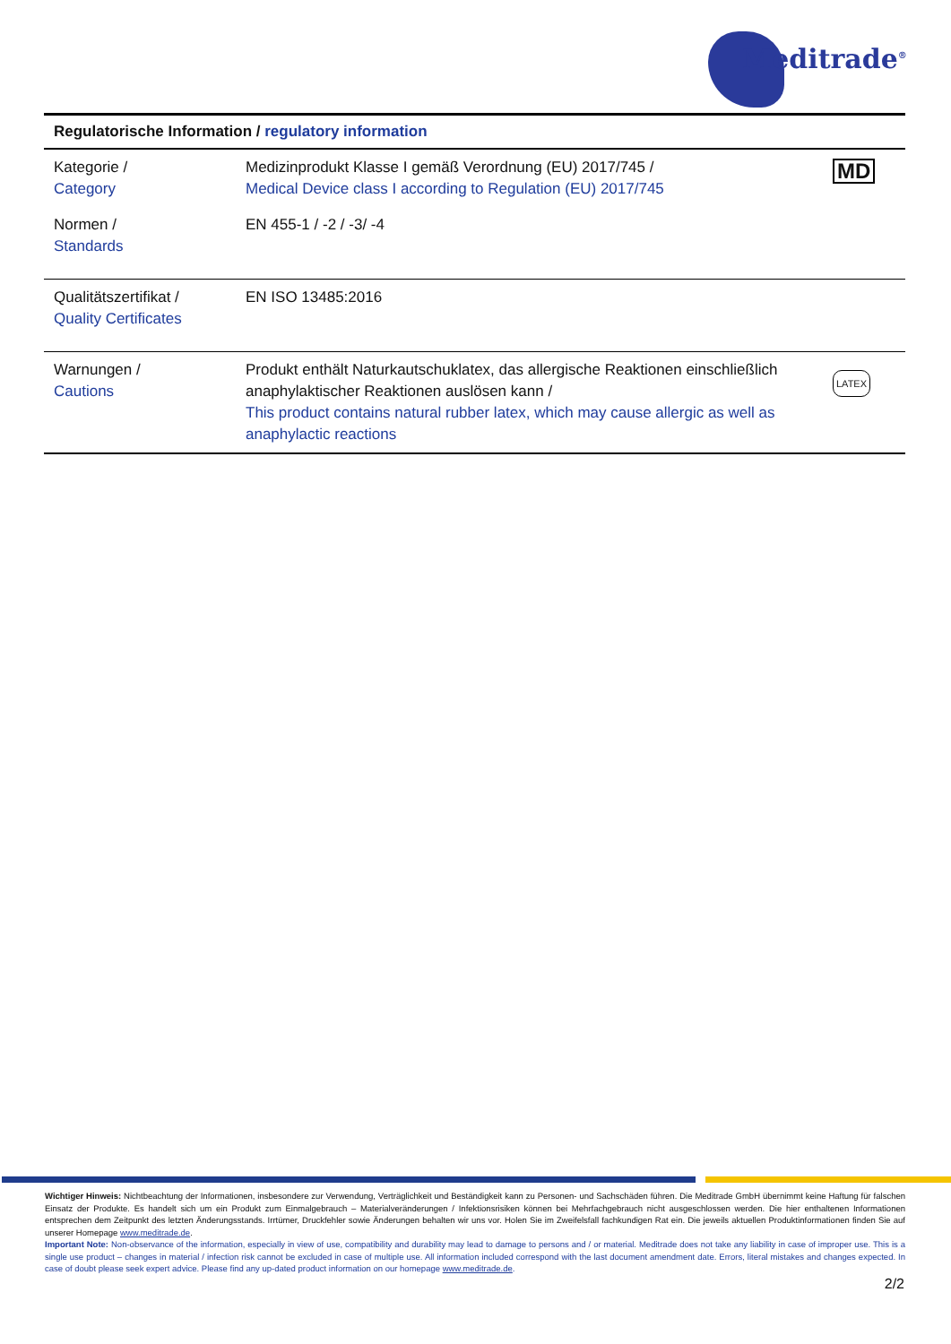Meditrade<sup>®</sup>
| Regulatorische Information / regulatory information | | |
| --- | --- | --- |
| Kategorie / Category | Medizinprodukt Klasse I gemäß Verordnung (EU) 2017/745 / Medical Device class I according to Regulation (EU) 2017/745 | MD |
| Normen / Standards | EN 455-1 / -2 / -3/ -4 | |
| Qualitätszertifikat / Quality Certificates | EN ISO 13485:2016 | |
| Warnungen / Cautions | Produkt enthält Naturkautschuklatex, das allergische Reaktionen einschließlich anaphylaktischer Reaktionen auslösen kann / This product contains natural rubber latex, which may cause allergic as well as anaphylactic reactions | LATEX |
Wichtiger Hinweis: Nichtbeachtung der Informationen, insbesondere zur Verwendung, Verträglichkeit und Beständigkeit kann zu Personen- und Sachschäden führen. Die Meditrade GmbH übernimmt keine Haftung für falschen Einsatz der Produkte. Es handelt sich um ein Produkt zum Einmalgebrauch – Materialveränderungen / Infektionsrisiken können bei Mehrfachgebrauch nicht ausgeschlossen werden. Die hier enthaltenen Informationen entsprechen dem Zeitpunkt des letzten Änderungsstands. Irrtümer, Druckfehler sowie Änderungen behalten wir uns vor. Holen Sie im Zweifelsfall fachkundigen Rat ein. Die jeweils aktuellen Produktinformationen finden Sie auf unserer Homepage www.meditrade.de.
Important Note: Non-observance of the information, especially in view of use, compatibility and durability may lead to damage to persons and / or material. Meditrade does not take any liability in case of improper use. This is a single use product – changes in material / infection risk cannot be excluded in case of multiple use. All information included correspond with the last document amendment date. Errors, literal mistakes and changes expected. In case of doubt please seek expert advice. Please find any up-dated product information on our homepage www.meditrade.de.
2/2